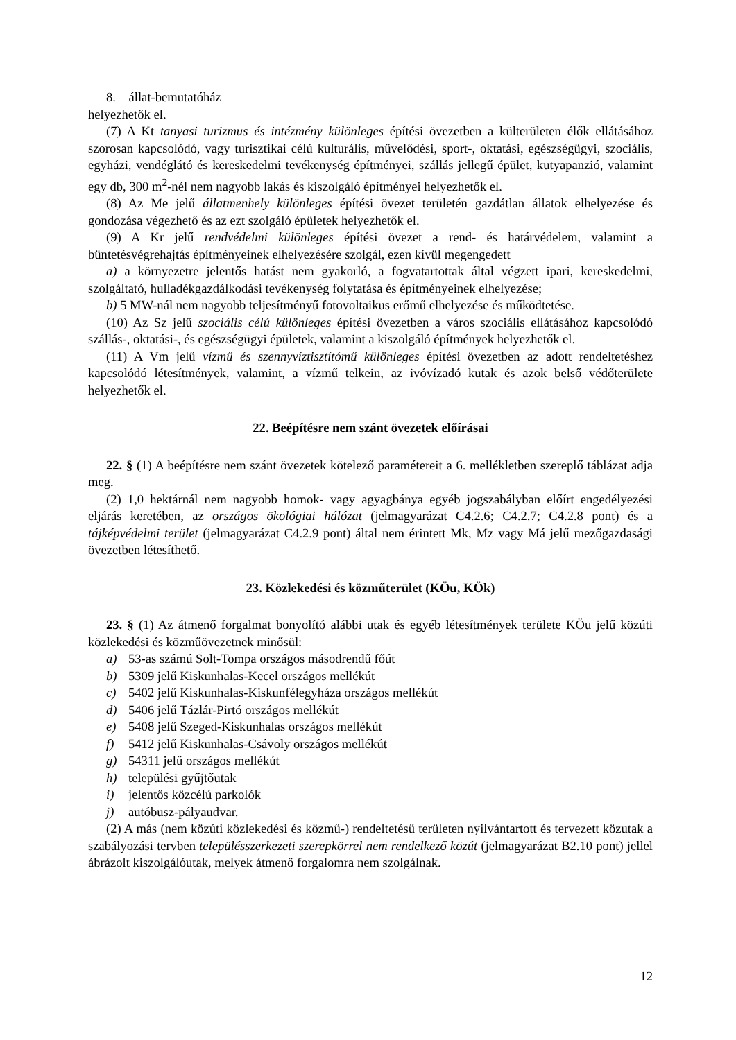8. állat-bemutatóház
helyezhetők el.
(7) A Kt tanyasi turizmus és intézmény különleges építési övezetben a külterületen élők ellátásához szorosan kapcsolódó, vagy turisztikai célú kulturális, művelődési, sport-, oktatási, egészségügyi, szociális, egyházi, vendéglátó és kereskedelmi tevékenység építményei, szállás jellegű épület, kutyapanzió, valamint egy db, 300 m<sup>2</sup>-nél nem nagyobb lakás és kiszolgáló építményei helyezhetők el.
(8) Az Me jelű állatmenhely különleges építési övezet területén gazdátlan állatok elhelyezése és gondozása végezhető és az ezt szolgáló épületek helyezhetők el.
(9) A Kr jelű rendvédelmi különleges építési övezet a rend- és határvédelem, valamint a büntetésvégrehajtás építményeinek elhelyezésére szolgál, ezen kívül megengedett
a) a környezetre jelentős hatást nem gyakorló, a fogvatartottak által végzett ipari, kereskedelmi, szolgáltató, hulladékgazdálkodási tevékenység folytatása és építményeinek elhelyezése;
b) 5 MW-nál nem nagyobb teljesítményű fotovoltaikus erőmű elhelyezése és működtetése.
(10) Az Sz jelű szociális célú különleges építési övezetben a város szociális ellátásához kapcsolódó szállás-, oktatási-, és egészségügyi épületek, valamint a kiszolgáló építmények helyezhetők el.
(11) A Vm jelű vízmű és szennyvíztisztítómű különleges építési övezetben az adott rendeltetéshez kapcsolódó létesítmények, valamint, a vízmű telkein, az ivóvízadó kutak és azok belső védőterülete helyezhetők el.
22. Beépítésre nem szánt övezetek előírásai
22. § (1) A beépítésre nem szánt övezetek kötelező paramétereit a 6. mellékletben szereplő táblázat adja meg.
(2) 1,0 hektárnál nem nagyobb homok- vagy agyagbánya egyéb jogszabályban előírt engedélyezési eljárás keretében, az országos ökológiai hálózat (jelmagyarázat C4.2.6; C4.2.7; C4.2.8 pont) és a tájképvédelmi terület (jelmagyarázat C4.2.9 pont) által nem érintett Mk, Mz vagy Má jelű mezőgazdasági övezetben létesíthető.
23. Közlekedési és közműterület (KÖu, KÖk)
23. § (1) Az átmenő forgalmat bonyolító alábbi utak és egyéb létesítmények területe KÖu jelű közúti közlekedési és közműövezetnek minősül:
a) 53-as számú Solt-Tompa országos másodrendű főút
b) 5309 jelű Kiskunhalas-Kecel országos mellékút
c) 5402 jelű Kiskunhalas-Kiskunfélegyháza országos mellékút
d) 5406 jelű Tázlár-Pirtó országos mellékút
e) 5408 jelű Szeged-Kiskunhalas országos mellékút
f) 5412 jelű Kiskunhalas-Csávoly országos mellékút
g) 54311 jelű országos mellékút
h) települési gyűjtőutak
i) jelentős közcélú parkolók
j) autóbusz-pályaudvar.
(2) A más (nem közúti közlekedési és közmű-) rendeltetésű területen nyilvántartott és tervezett közutak a szabályozási tervben településszerkezeti szerepkörrel nem rendelkező közút (jelmagyarázat B2.10 pont) jellel ábrázolt kiszolgálóutak, melyek átmenő forgalomra nem szolgálnak.
12